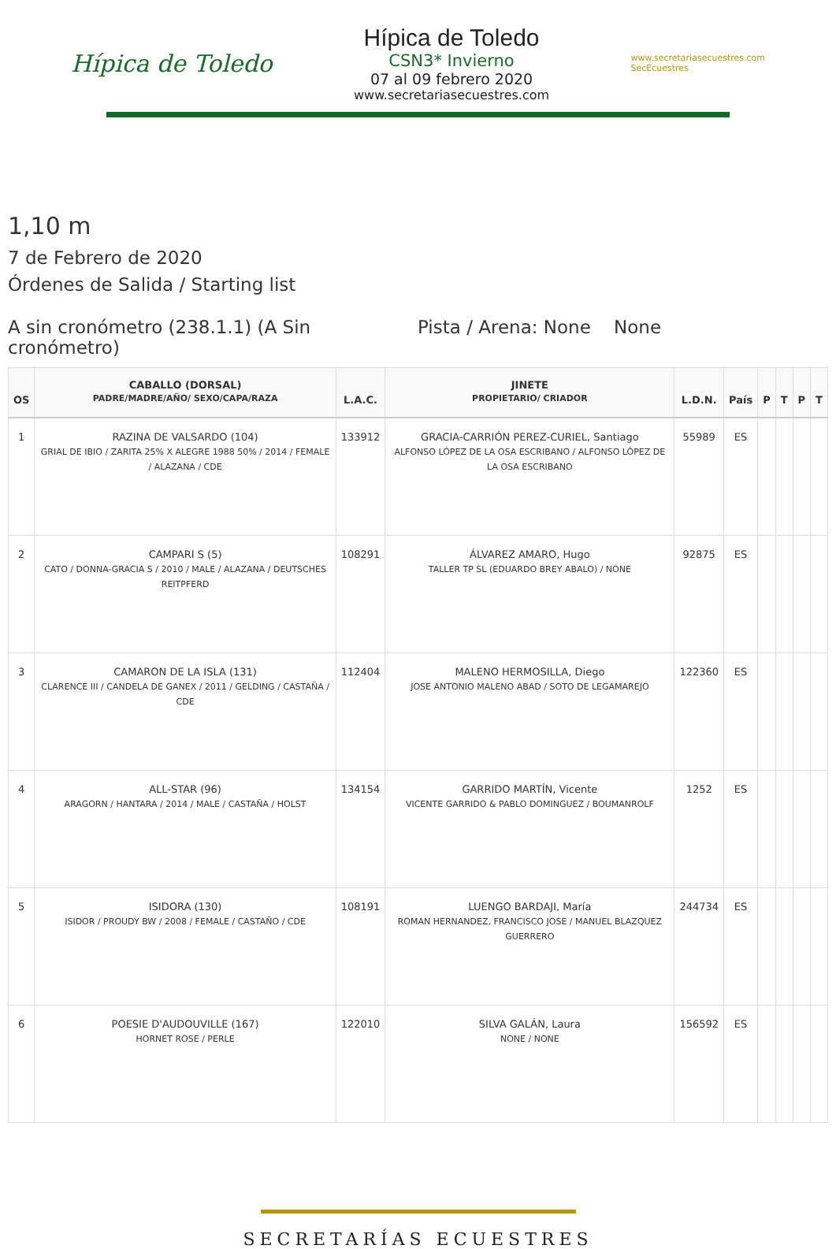Hípica de Toledo
Hípica de Toledo
CSN3* Invierno
07 al 09 febrero 2020
www.secretariasecuestres.com
www.secretariasecuestres.com
SecEcuestres
1,10 m
7 de Febrero de 2020
Órdenes de Salida / Starting list
A sin cronómetro (238.1.1) (A Sin cronómetro)
Pista / Arena: None None
| OS | CABALLO (DORSAL) PADRE/MADRE/AÑO/ SEXO/CAPA/RAZA | L.A.C. | JINETE PROPIETARIO/ CRIADOR | L.D.N. | País | P | T | P | T |
| --- | --- | --- | --- | --- | --- | --- | --- | --- | --- |
| 1 | RAZINA DE VALSARDO (104) GRIAL DE IBIO / ZARITA 25% X ALEGRE 1988 50% / 2014 / FEMALE / ALAZANA / CDE | 133912 | GRACIA-CARRIÓN PEREZ-CURIEL, Santiago ALFONSO LÓPEZ DE LA OSA ESCRIBANO / ALFONSO LÓPEZ DE LA OSA ESCRIBANO | 55989 | ES | | | | |
| 2 | CAMPARI S (5) CATO / DONNA-GRACIA S / 2010 / MALE / ALAZANA / DEUTSCHES REITPFERD | 108291 | ÁLVAREZ AMARO, Hugo TALLER TP SL (EDUARDO BREY ABALO) / NONE | 92875 | ES | | | | |
| 3 | CAMARON DE LA ISLA (131) CLARENCE III / CANDELA DE GANEX / 2011 / GELDING / CASTAÑA / CDE | 112404 | MALENO HERMOSILLA, Diego JOSE ANTONIO MALENO ABAD / SOTO DE LEGAMAREJO | 122360 | ES | | | | |
| 4 | ALL-STAR (96) ARAGORN / HANTARA / 2014 / MALE / CASTAÑA / HOLST | 134154 | GARRIDO MARTÍN, Vicente VICENTE GARRIDO & PABLO DOMINGUEZ / BOUMANROLF | 1252 | ES | | | | |
| 5 | ISIDORA (130) ISIDOR / PROUDY BW / 2008 / FEMALE / CASTAÑO / CDE | 108191 | LUENGO BARDAJI, María ROMAN HERNANDEZ, FRANCISCO JOSE / MANUEL BLAZQUEZ GUERRERO | 244734 | ES | | | | |
| 6 | POESIE D'AUDOUVILLE (167) HORNET ROSE / PERLE | 122010 | SILVA GALÁN, Laura NONE / NONE | 156592 | ES | | | | |
SECRETARÍAS ECUESTRES